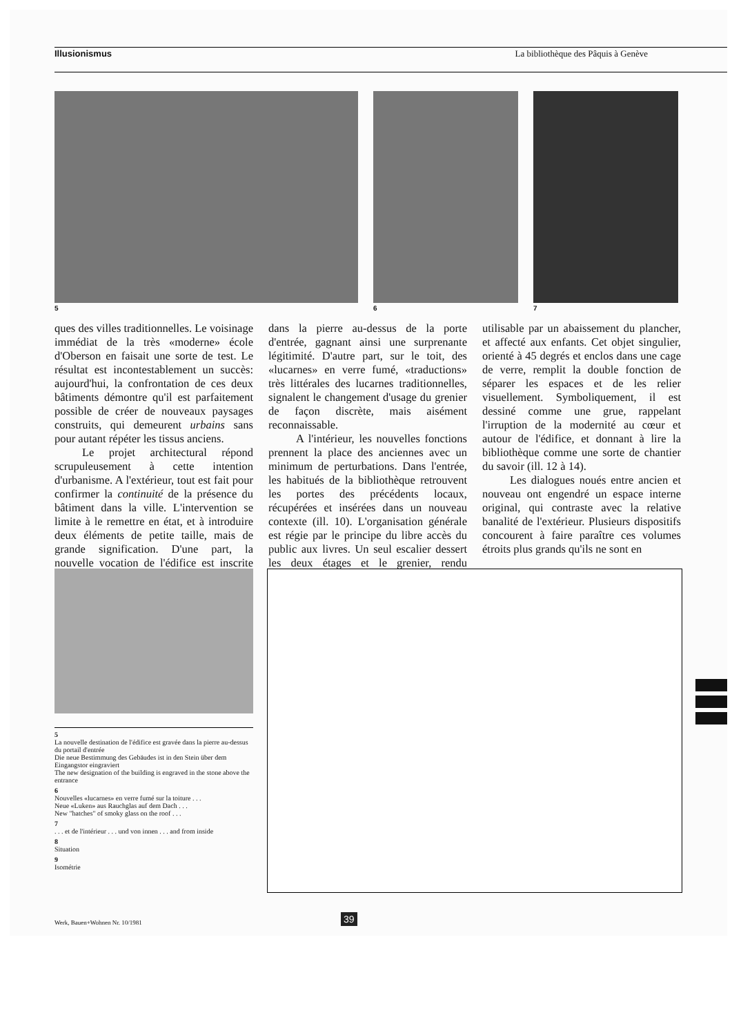Illusionismus La bibliothèque des Pâquis à Genève
5 6 7
ques des villes traditionnelles. Le voisinage immédiat de la très «moderne» école d'Oberson en faisait une sorte de test. Le résultat est incontestablement un succès: aujourd'hui, la confrontation de ces deux bâtiments démontre qu'il est parfaitement possible de créer de nouveaux paysages construits, qui demeurent urbains sans pour autant répéter les tissus anciens.
Le projet architectural répond scrupuleusement à cette intention d'urbanisme. A l'extérieur, tout est fait pour confirmer la continuité de la présence du bâtiment dans la ville. L'intervention se limite à le remettre en état, et à introduire deux éléments de petite taille, mais de grande signification. D'une part, la nouvelle vocation de l'édifice est inscrite dans la pierre au-dessus de la porte d'entrée, gagnant ainsi une surprenante légitimité. D'autre part, sur le toit, des «lucarnes» en verre fumé, «traductions» très littérales des lucarnes traditionnelles, signalent le changement d'usage du grenier de façon discrète, mais aisément reconnaissable.
A l'intérieur, les nouvelles fonctions prennent la place des anciennes avec un minimum de perturbations. Dans l'entrée, les habitués de la bibliothèque retrouvent les portes des précédents locaux, récupérées et insérées dans un nouveau contexte (ill. 10). L'organisation générale est régie par le principe du libre accès du public aux livres. Un seul escalier dessert les deux étages et le grenier, rendu utilisable par un abaissement du plancher, et affecté aux enfants. Cet objet singulier, orienté à 45 degrés et enclos dans une cage de verre, remplit la double fonction de séparer les espaces et de les relier visuellement. Symboliquement, il est dessiné comme une grue, rappelant l'irruption de la modernité au cœur et autour de l'édifice, et donnant à lire la bibliothèque comme une sorte de chantier du savoir (ill. 12 à 14).
Les dialogues noués entre ancien et nouveau ont engendré un espace interne original, qui contraste avec la relative banalité de l'extérieur. Plusieurs dispositifs concourent à faire paraître ces volumes étroits plus grands qu'ils ne sont en
5
La nouvelle destination de l'édifice est gravée dans la pierre au-dessus du portail d'entrée
Die neue Bestimmung des Gebäudes ist in den Stein über dem Eingangstor eingraviert
The new designation of the building is engraved in the stone above the entrance
6
Nouvelles «lucarnes» en verre fumé sur la toiture . . .
Neue «Luken» aus Rauchglas auf dem Dach . . .
New "hatches" of smoky glass on the roof . . .
7
. . . et de l'intérieur . . . und von innen . . . and from inside
8
Situation
9
Isométrie
Werk, Bauen+Wohnen Nr. 10/1981 39